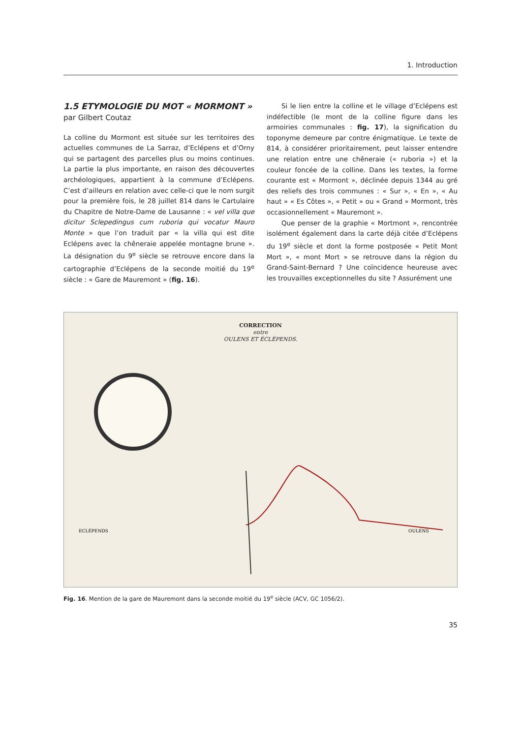1. Introduction
1.5 ETYMOLOGIE DU MOT « MORMONT »
par Gilbert Coutaz
La colline du Mormont est située sur les territoires des actuelles communes de La Sarraz, d’Eclépens et d’Orny qui se partagent des parcelles plus ou moins continues. La partie la plus importante, en raison des découvertes archéologiques, appartient à la commune d’Eclépens. C’est d’ailleurs en relation avec celle-ci que le nom surgit pour la première fois, le 28 juillet 814 dans le Cartulaire du Chapitre de Notre-Dame de Lausanne : « vel villa que dicitur Sclepedingus cum ruboria qui vocatur Mauro Monte » que l’on traduit par « la villa qui est dite Eclépens avec la chêneraie appelée montagne brune ». La désignation du 9<sup>e</sup> siècle se retrouve encore dans la cartographie d’Eclépens de la seconde moitié du 19<sup>e</sup> siècle : « Gare de Mauremont » (fig. 16).
Si le lien entre la colline et le village d’Eclépens est indéfectible (le mont de la colline figure dans les armoiries communales : fig. 17), la signification du toponyme demeure par contre énigmatique. Le texte de 814, à considérer prioritairement, peut laisser entendre une relation entre une chêneraie (« ruboria ») et la couleur foncée de la colline. Dans les textes, la forme courante est « Mormont », déclinée depuis 1344 au gré des reliefs des trois communes : « Sur », « En », « Au haut » « Es Côtes », « Petit » ou « Grand » Mormont, très occasionnellement « Mauremont ».
Que penser de la graphie « Mortmont », rencontrée isolément également dans la carte déjà citée d’Eclépens du 19<sup>e</sup> siècle et dont la forme postposée « Petit Mont Mort », « mont Mort » se retrouve dans la région du Grand-Saint-Bernard ? Une coïncidence heureuse avec les trouvailles exceptionnelles du site ? Assurément une
CORRECTION
entre
OULENS ET ÉCLÉPENDS.
ECLÉPENDS
OULENS
Fig. 16. Mention de la gare de Mauremont dans la seconde moitié du 19<sup>e</sup> siècle (ACV, GC 1056/2).
35